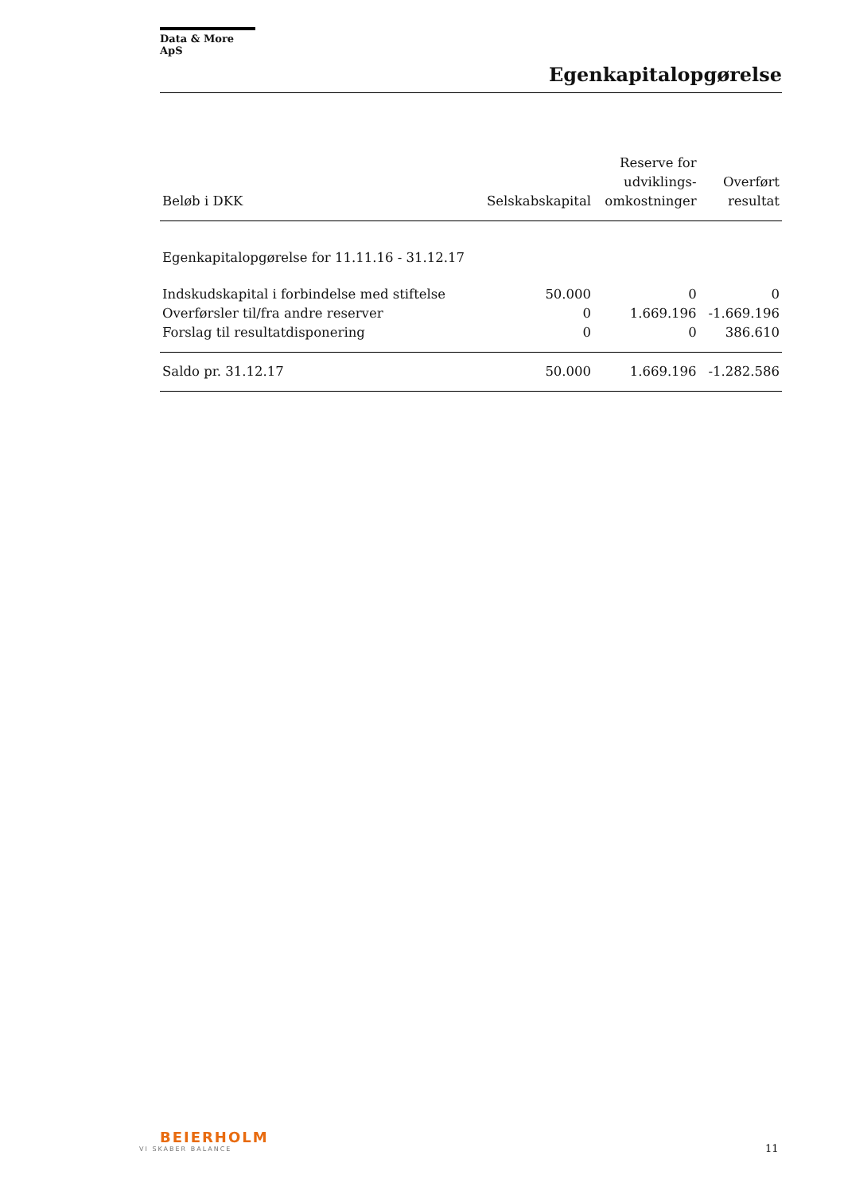Data & More ApS
Egenkapitalopgørelse
| Beløb i DKK | Selskabskapital | Reserve for udviklings- omkostninger | Overført resultat |
| --- | --- | --- | --- |
| Egenkapitalopgørelse for 11.11.16 - 31.12.17 | | | |
| Indskudskapital i forbindelse med stiftelse | 50.000 | 0 | 0 |
| Overførsler til/fra andre reserver | 0 | 1.669.196 | -1.669.196 |
| Forslag til resultatdisponering | 0 | 0 | 386.610 |
| Saldo pr. 31.12.17 | 50.000 | 1.669.196 | -1.282.586 |
BEIERHOLM
VI SKABER BALANCE
11